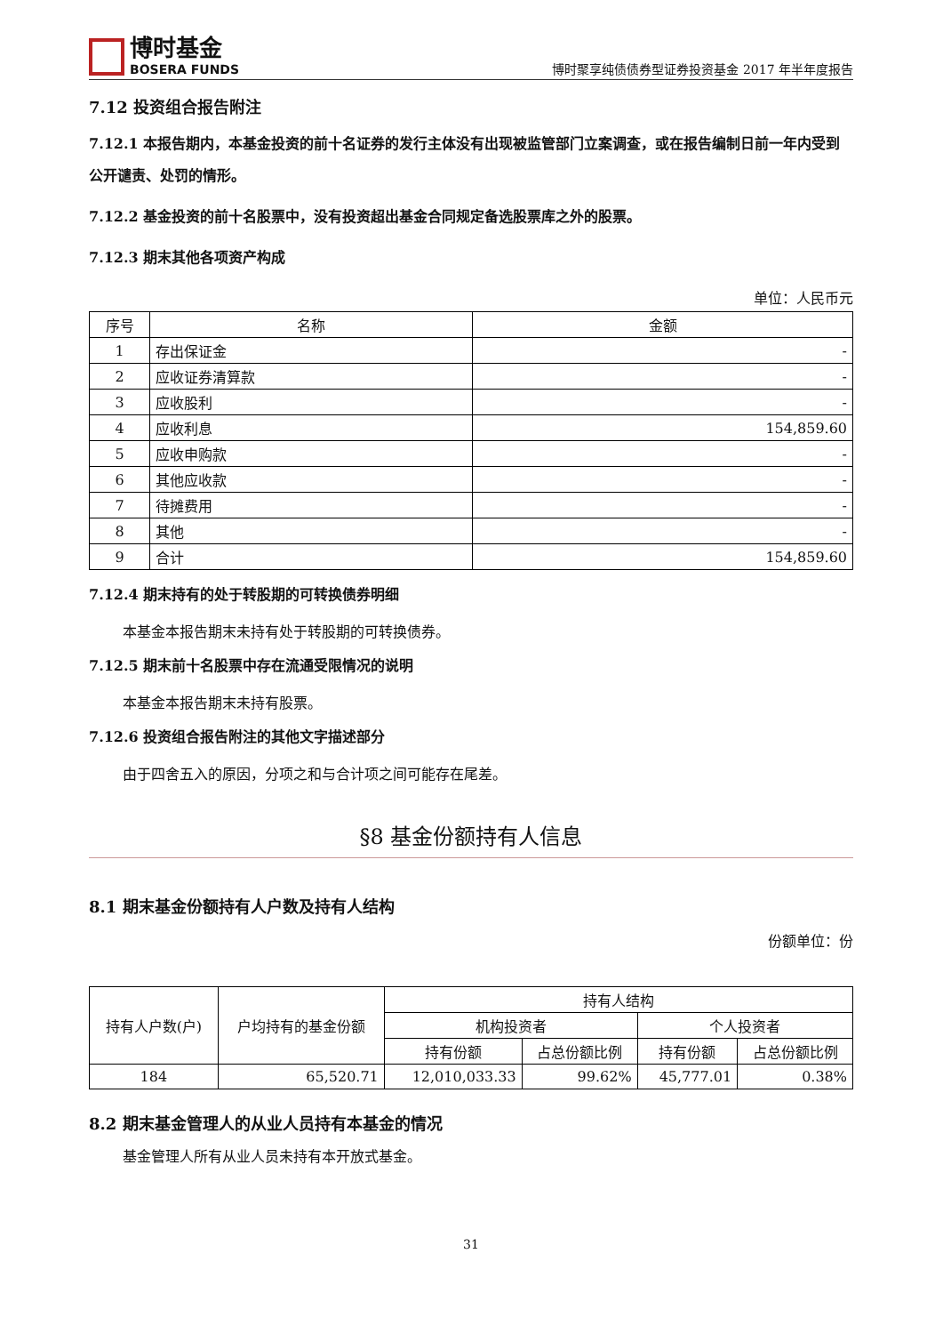博时基金
BOSERA FUNDS
博时聚享纯债债券型证券投资基金 2017 年半年度报告
7.12 投资组合报告附注
7.12.1 本报告期内，本基金投资的前十名证券的发行主体没有出现被监管部门立案调查，或在报告编制日前一年内受到公开谴责、处罚的情形。
7.12.2 基金投资的前十名股票中，没有投资超出基金合同规定备选股票库之外的股票。
7.12.3 期末其他各项资产构成
单位：人民币元
| 序号 | 名称 | 金额 |
| --- | --- | --- |
| 1 | 存出保证金 | - |
| 2 | 应收证券清算款 | - |
| 3 | 应收股利 | - |
| 4 | 应收利息 | 154,859.60 |
| 5 | 应收申购款 | - |
| 6 | 其他应收款 | - |
| 7 | 待摊费用 | - |
| 8 | 其他 | - |
| 9 | 合计 | 154,859.60 |
7.12.4 期末持有的处于转股期的可转换债券明细
本基金本报告期末未持有处于转股期的可转换债券。
7.12.5 期末前十名股票中存在流通受限情况的说明
本基金本报告期末未持有股票。
7.12.6 投资组合报告附注的其他文字描述部分
由于四舍五入的原因，分项之和与合计项之间可能存在尾差。
§8 基金份额持有人信息
8.1 期末基金份额持有人户数及持有人结构
份额单位：份
| 持有人户数(户) | 户均持有的基金份额 | 持有人结构 | | | |
| --- | --- | --- | --- | --- | --- |
| | | 机构投资者 | | 个人投资者 | |
| | | 持有份额 | 占总份额比例 | 持有份额 | 占总份额比例 |
| 184 | 65,520.71 | 12,010,033.33 | 99.62% | 45,777.01 | 0.38% |
8.2 期末基金管理人的从业人员持有本基金的情况
基金管理人所有从业人员未持有本开放式基金。
31